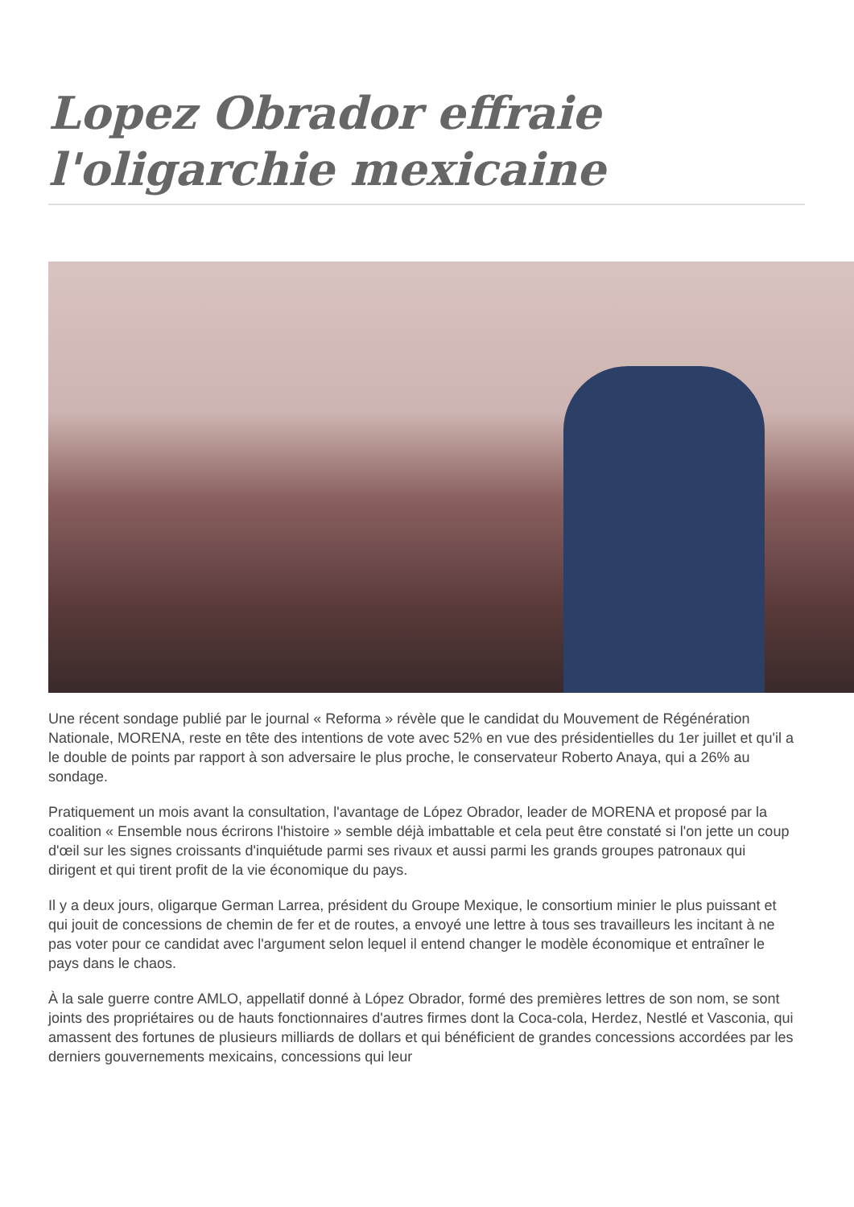Lopez Obrador effraie l'oligarchie mexicaine
Une récent sondage publié par le journal « Reforma » révèle que le candidat du Mouvement de Régénération Nationale, MORENA, reste en tête des intentions de vote avec 52% en vue des présidentielles du 1er juillet et qu'il a le double de points par rapport à son adversaire le plus proche, le conservateur Roberto Anaya, qui a 26% au sondage.
Pratiquement un mois avant la consultation, l'avantage de López Obrador, leader de MORENA et proposé par la coalition « Ensemble nous écrirons l'histoire » semble déjà imbattable et cela peut être constaté si l'on jette un coup d'œil sur les signes croissants d'inquiétude parmi ses rivaux et aussi parmi les grands groupes patronaux qui dirigent et qui tirent profit de la vie économique du pays.
Il y a deux jours, oligarque German Larrea, président du Groupe Mexique, le consortium minier le plus puissant et qui jouit de concessions de chemin de fer et de routes, a envoyé une lettre à tous ses travailleurs les incitant à ne pas voter pour ce candidat avec l'argument selon lequel il entend changer le modèle économique et entraîner le pays dans le chaos.
À la sale guerre contre AMLO, appellatif donné à López Obrador, formé des premières lettres de son nom, se sont joints des propriétaires ou de hauts fonctionnaires d'autres firmes dont la Coca-cola, Herdez, Nestlé et Vasconia, qui amassent des fortunes de plusieurs milliards de dollars et qui bénéficient de grandes concessions accordées par les derniers gouvernements mexicains, concessions qui leur